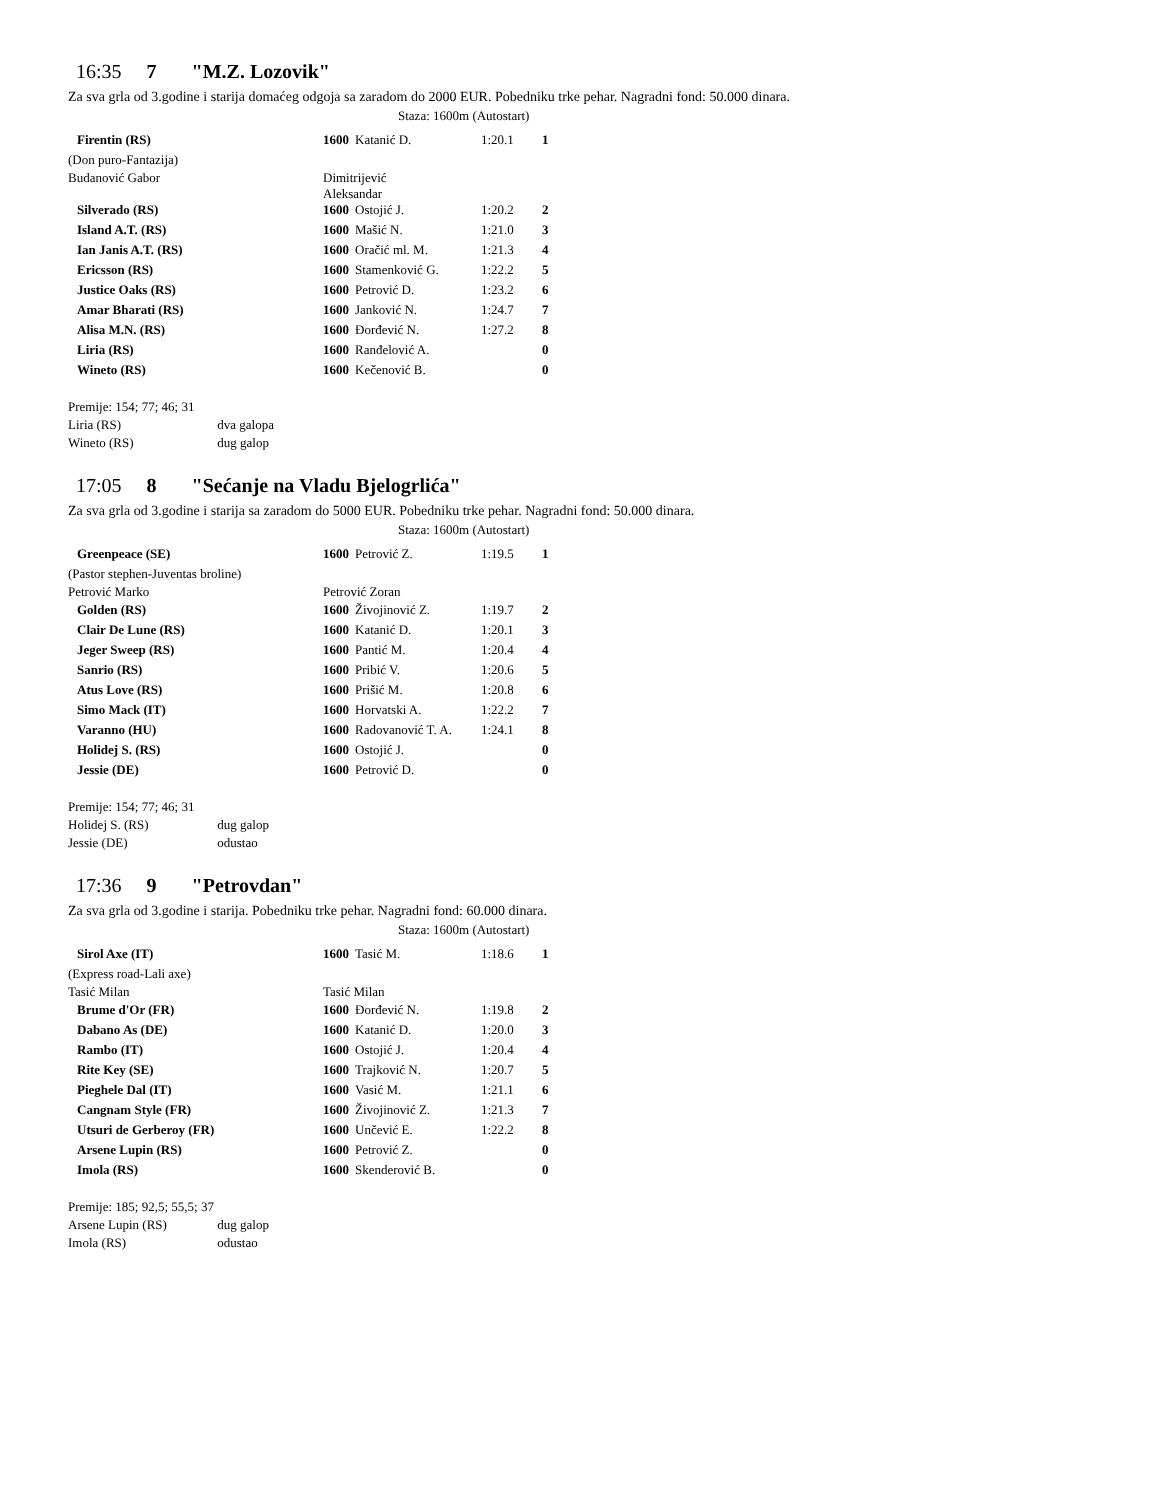16:35 7 "M.Z. Lozovik"
Za sva grla od 3.godine i starija domaćeg odgoja sa zaradom do 2000 EUR. Pobedniku trke pehar. Nagradni fond: 50.000 dinara.
Staza: 1600m (Autostart)
| Firentin (RS) | 1600 | Katanić D. | 1:20.1 | 1 |
| (Don puro-Fantazija) | | | | |
| Budanović Gabor | Dimitrijević Aleksandar | | | |
| Silverado (RS) | 1600 | Ostojić J. | 1:20.2 | 2 |
| Island A.T. (RS) | 1600 | Mašić N. | 1:21.0 | 3 |
| Ian Janis A.T. (RS) | 1600 | Oračić ml. M. | 1:21.3 | 4 |
| Ericsson (RS) | 1600 | Stamenković G. | 1:22.2 | 5 |
| Justice Oaks (RS) | 1600 | Petrović D. | 1:23.2 | 6 |
| Amar Bharati (RS) | 1600 | Janković N. | 1:24.7 | 7 |
| Alisa M.N. (RS) | 1600 | Đorđević N. | 1:27.2 | 8 |
| Liria (RS) | 1600 | Ranđelović A. | | 0 |
| Wineto (RS) | 1600 | Kečenović B. | | 0 |
Premije: 154; 77; 46; 31
Liria (RS) dva galopa
Wineto (RS) dug galop
17:05 8 "Sećanje na Vladu Bjelogrlića"
Za sva grla od 3.godine i starija sa zaradom do 5000 EUR. Pobedniku trke pehar. Nagradni fond: 50.000 dinara.
Staza: 1600m (Autostart)
| Greenpeace (SE) | 1600 | Petrović Z. | 1:19.5 | 1 |
| (Pastor stephen-Juventas broline) | | | | |
| Petrović Marko | Petrović Zoran | | | |
| Golden (RS) | 1600 | Živojinović Z. | 1:19.7 | 2 |
| Clair De Lune (RS) | 1600 | Katanić D. | 1:20.1 | 3 |
| Jeger Sweep (RS) | 1600 | Pantić M. | 1:20.4 | 4 |
| Sanrio (RS) | 1600 | Pribić V. | 1:20.6 | 5 |
| Atus Love (RS) | 1600 | Prišić M. | 1:20.8 | 6 |
| Simo Mack (IT) | 1600 | Horvatski A. | 1:22.2 | 7 |
| Varanno (HU) | 1600 | Radovanović T. A. | 1:24.1 | 8 |
| Holidej S. (RS) | 1600 | Ostojić J. | | 0 |
| Jessie (DE) | 1600 | Petrović D. | | 0 |
Premije: 154; 77; 46; 31
Holidej S. (RS) dug galop
Jessie (DE) odustao
17:36 9 "Petrovdan"
Za sva grla od 3.godine i starija. Pobedniku trke pehar. Nagradni fond: 60.000 dinara.
Staza: 1600m (Autostart)
| Sirol Axe (IT) | 1600 | Tasić M. | 1:18.6 | 1 |
| (Express road-Lali axe) | | | | |
| Tasić Milan | Tasić Milan | | | |
| Brume d'Or (FR) | 1600 | Đorđević N. | 1:19.8 | 2 |
| Dabano As (DE) | 1600 | Katanić D. | 1:20.0 | 3 |
| Rambo (IT) | 1600 | Ostojić J. | 1:20.4 | 4 |
| Rite Key (SE) | 1600 | Trajković N. | 1:20.7 | 5 |
| Pieghele Dal (IT) | 1600 | Vasić M. | 1:21.1 | 6 |
| Cangnam Style (FR) | 1600 | Živojinović Z. | 1:21.3 | 7 |
| Utsuri de Gerberoy (FR) | 1600 | Unčević E. | 1:22.2 | 8 |
| Arsene Lupin (RS) | 1600 | Petrović Z. | | 0 |
| Imola (RS) | 1600 | Skenderović B. | | 0 |
Premije: 185; 92,5; 55,5; 37
Arsene Lupin (RS) dug galop
Imola (RS) odustao